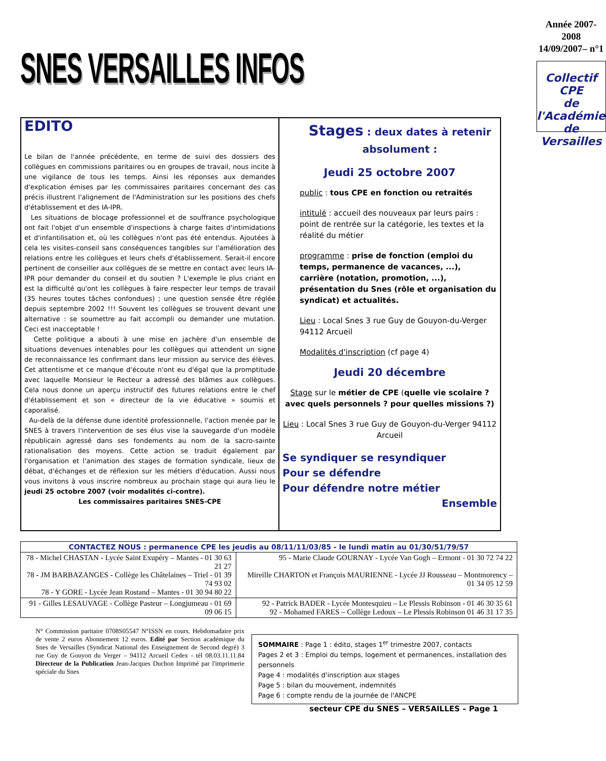SNES VERSAILLES INFOS
Année 2007-2008
14/09/2007– n°1
Collectif CPE
de l'Académie de Versailles
EDITO
Le bilan de l'année précédente, en terme de suivi des dossiers des collègues en commissions paritaires ou en groupes de travail, nous incite à une vigilance de tous les temps. Ainsi les réponses aux demandes d'explication émises par les commissaires paritaires concernant des cas précis illustrent l'alignement de l'Administration sur les positions des chefs d'établissement et des IA-IPR.
Les situations de blocage professionnel et de souffrance psychologique ont fait l'objet d'un ensemble d'inspections à charge faites d'intimidations et d'infantilisation et, où les collègues n'ont pas été entendus. Ajoutées à cela les visites-conseil sans conséquences tangibles sur l'amélioration des relations entre les collègues et leurs chefs d'établissement. Serait-il encore pertinent de conseiller aux collègues de se mettre en contact avec leurs IA-IPR pour demander du conseil et du soutien ? L'exemple le plus criant en est la difficulté qu'ont les collègues à faire respecter leur temps de travail (35 heures toutes tâches confondues) ; une question sensée être réglée depuis septembre 2002 !!! Souvent les collègues se trouvent devant une alternative : se soumettre au fait accompli ou demander une mutation. Ceci est inacceptable !
Cette politique a abouti à une mise en jachère d'un ensemble de situations devenues intenables pour les collègues qui attendent un signe de reconnaissance les confirmant dans leur mission au service des élèves. Cet attentisme et ce manque d'écoute n'ont eu d'égal que la promptitude avec laquelle Monsieur le Recteur a adressé des blâmes aux collègues. Cela nous donne un aperçu instructif des futures relations entre le chef d'établissement et son « directeur de la vie éducative » soumis et caporalisé.
Au-delà de la défense dune identité professionnelle, l'action menée par le SNES à travers l'intervention de ses élus vise la sauvegarde d'un modèle républicain agressé dans ses fondements au nom de la sacro-sainte rationalisation des moyens. Cette action se traduit également par l'organisation et l'animation des stages de formation syndicale, lieux de débat, d'échanges et de réflexion sur les métiers d'éducation. Aussi nous vous invitons à vous inscrire nombreux au prochain stage qui aura lieu le jeudi 25 octobre 2007 (voir modalités ci-contre).
Les commissaires paritaires SNES-CPE
Stages : deux dates à retenir absolument :
Jeudi 25 octobre 2007
public : tous CPE en fonction ou retraités
intitulé : accueil des nouveaux par leurs pairs : point de rentrée sur la catégorie, les textes et la réalité du métier
programme : prise de fonction (emploi du temps, permanence de vacances, ...), carrière (notation, promotion, ...), présentation du Snes (rôle et organisation du syndicat) et actualités.
Lieu : Local Snes 3 rue Guy de Gouyon-du-Verger 94112 Arcueil
Modalités d'inscription (cf page 4)
Jeudi 20 décembre
Stage sur le métier de CPE (quelle vie scolaire ? avec quels personnels ? pour quelles missions ?)
Lieu : Local Snes 3 rue Guy de Gouyon-du-Verger 94112 Arcueil
Se syndiquer se resyndiquer
Pour se défendre
Pour défendre notre métier
Ensemble
| CONTACTEZ NOUS : permanence CPE les jeudis au 08/11/11/03/85 - le lundi matin au 01/30/51/79/57 | |
| --- | --- |
| 78 - Michel CHASTAN - Lycée Saint Exupéry – Mantes - 01 30 63 21 27 78 - JM BARBAZANGES - Collège les Châtelaines – Triel - 01 39 74 93 02 78 - Y GORE - Lycée Jean Rostand – Mantes - 01 30 94 80 22 | 95 - Marie Claude GOURNAY - Lycée Van Gogh – Ermont - 01 30 72 74 22 Mireille CHARTON et François MAURIENNE - Lycée JJ Rousseau – Montmorency – 01 34 05 12 59 |
| 91 - Gilles LESAUVAGE - Collège Pasteur – Longjumeau - 01 69 09 06 15 | 92 - Patrick BADER - Lycée Montesquieu – Le Plessis Robinson - 01 46 30 35 61 92 - Mohamed FARES – Collège Ledoux – Le Plessis Robinson 01 46 31 17 35 |
N° Commission paritaire 0708S05547 N°ISSN en cours. Hebdomadaire prix de vente 2 euros Abonnement 12 euros. Edité par Section académique du Snes de Versailles (Syndicat National des Enseignement de Second degré) 3 rue Guy de Gouyon du Verger – 94112 Arcueil Cedex - tél 08.03.11.11.84 Directeur de la Publication Jean-Jacques Duchon Imprimé par l'imprimerie spéciale du Snes
SOMMAIRE : Page 1 : édito, stages 1<sup>er</sup> trimestre 2007, contacts
Pages 2 et 3 : Emploi du temps, logement et permanences, installation des personnels
Page 4 : modalités d'inscription aux stages
Page 5 : bilan du mouvement, indemnités
Page 6 : compte rendu de la journée de l'ANCPE
secteur CPE du SNES – VERSAILLES – Page 1